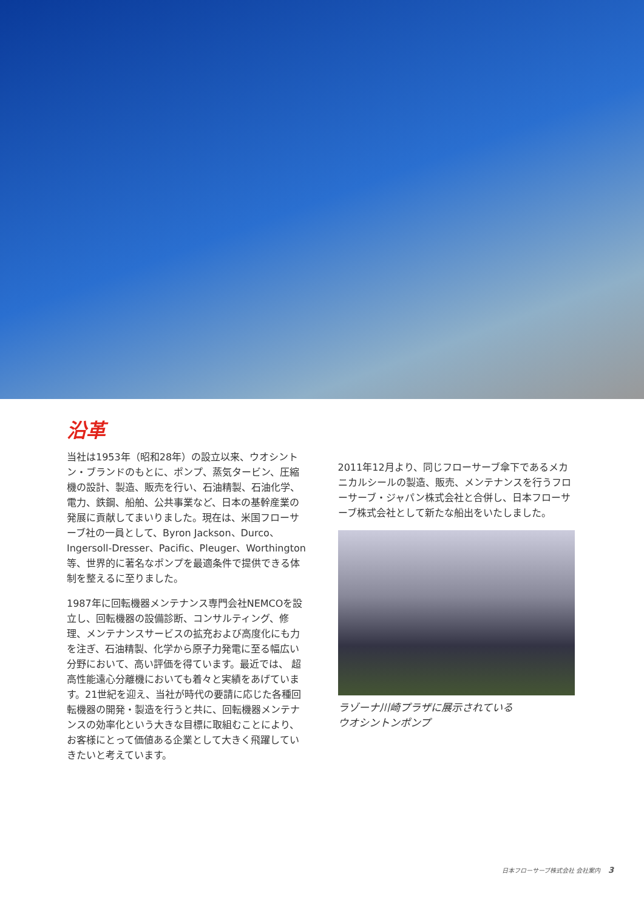沿革
当社は1953年（昭和28年）の設立以来、ウオシントン・ブランドのもとに、ポンプ、蒸気タービン、圧縮機の設計、製造、販売を行い、石油精製、石油化学、電力、鉄鋼、船舶、公共事業など、日本の基幹産業の発展に貢献してまいりました。現在は、米国フローサーブ社の一員として、Byron Jackson、Durco、Ingersoll-Dresser、Pacific、Pleuger、Worthington等、世界的に著名なポンプを最適条件で提供できる体制を整えるに至りました。
1987年に回転機器メンテナンス専門会社NEMCOを設立し、回転機器の設備診断、コンサルティング、修理、メンテナンスサービスの拡充および高度化にも力を注ぎ、石油精製、化学から原子力発電に至る幅広い分野において、高い評価を得ています。最近では、 超高性能遠心分離機においても着々と実績をあげています。21世紀を迎え、当社が時代の要請に応じた各種回転機器の開発・製造を行うと共に、回転機器メンテナンスの効率化という大きな目標に取組むことにより、お客様にとって価値ある企業として大きく飛躍していきたいと考えています。
2011年12月より、同じフローサーブ傘下であるメカニカルシールの製造、販売、メンテナンスを行うフローサーブ・ジャパン株式会社と合併し、日本フローサーブ株式会社として新たな船出をいたしました。
ラゾーナ川崎プラザに展示されている
ウオシントンポンプ
日本フローサーブ株式会社 会社案内 3